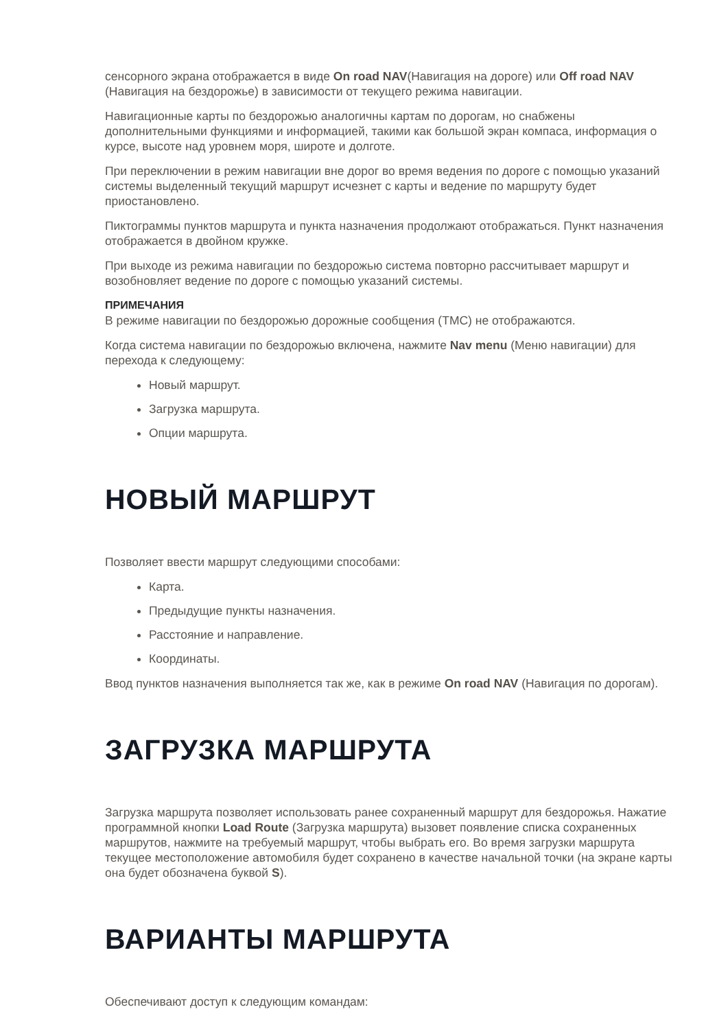сенсорного экрана отображается в виде On road NAV(Навигация на дороге) или Off road NAV (Навигация на бездорожье) в зависимости от текущего режима навигации.
Навигационные карты по бездорожью аналогичны картам по дорогам, но снабжены дополнительными функциями и информацией, такими как большой экран компаса, информация о курсе, высоте над уровнем моря, широте и долготе.
При переключении в режим навигации вне дорог во время ведения по дороге с помощью указаний системы выделенный текущий маршрут исчезнет с карты и ведение по маршруту будет приостановлено.
Пиктограммы пунктов маршрута и пункта назначения продолжают отображаться. Пункт назначения отображается в двойном кружке.
При выходе из режима навигации по бездорожью система повторно рассчитывает маршрут и возобновляет ведение по дороге с помощью указаний системы.
ПРИМЕЧАНИЯ
В режиме навигации по бездорожью дорожные сообщения (TMC) не отображаются.
Когда система навигации по бездорожью включена, нажмите Nav menu (Меню навигации) для перехода к следующему:
Новый маршрут.
Загрузка маршрута.
Опции маршрута.
НОВЫЙ МАРШРУТ
Позволяет ввести маршрут следующими способами:
Карта.
Предыдущие пункты назначения.
Расстояние и направление.
Координаты.
Ввод пунктов назначения выполняется так же, как в режиме On road NAV (Навигация по дорогам).
ЗАГРУЗКА МАРШРУТА
Загрузка маршрута позволяет использовать ранее сохраненный маршрут для бездорожья. Нажатие программной кнопки Load Route (Загрузка маршрута) вызовет появление списка сохраненных маршрутов, нажмите на требуемый маршрут, чтобы выбрать его. Во время загрузки маршрута текущее местоположение автомобиля будет сохранено в качестве начальной точки (на экране карты она будет обозначена буквой S).
ВАРИАНТЫ МАРШРУТА
Обеспечивают доступ к следующим командам: